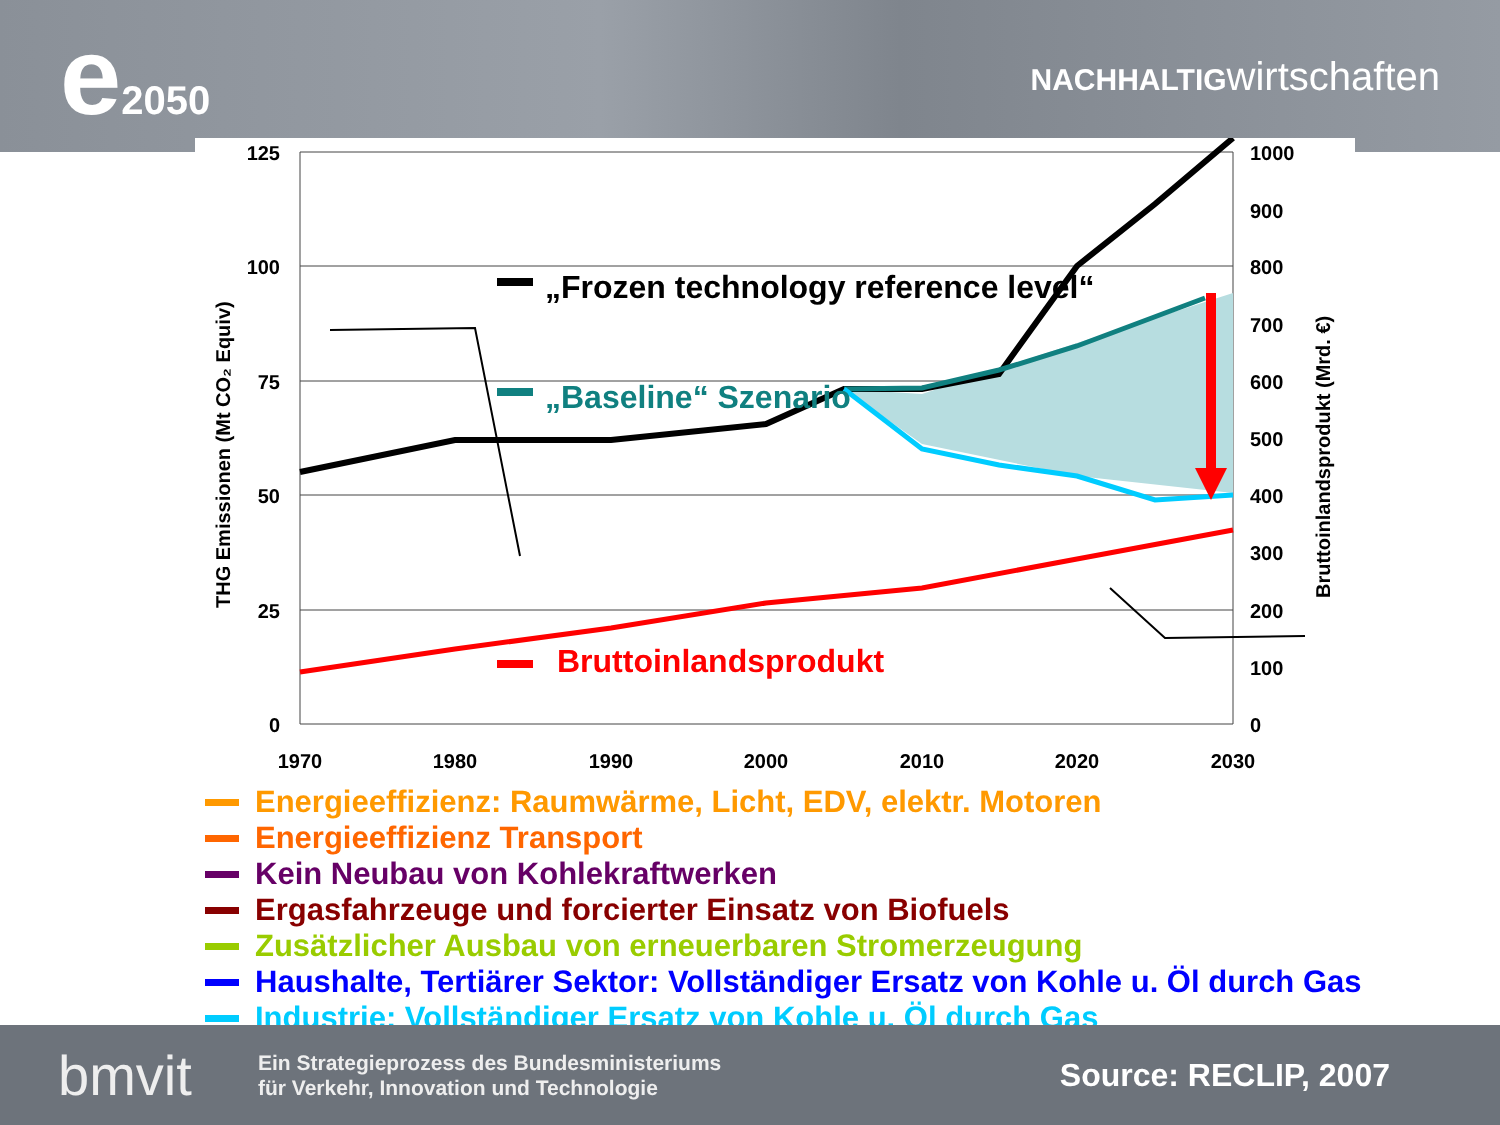e2050
NACHHALTIGwirtschaften
125
100
75
50
25
0
1000
900
800
700
600
500
400
300
200
100
0
1970
1980
1990
2000
2010
2020
2030
THG Emissionen (Mt CO₂ Equiv)
Bruttoinlandsprodukt (Mrd. €)
„Frozen technology reference level“
„Baseline“ Szenario
Bruttoinlandsprodukt
Energieeffizienz: Raumwärme, Licht, EDV, elektr. Motoren
Energieeffizienz Transport
Kein Neubau von Kohlekraftwerken
Ergasfahrzeuge und forcierter Einsatz von Biofuels
Zusätzlicher Ausbau von erneuerbaren Stromerzeugung
Haushalte, Tertiärer Sektor: Vollständiger Ersatz von Kohle u. Öl durch Gas
Industrie: Vollständiger Ersatz von Kohle u. Öl durch Gas
bmvit
Ein Strategieprozess des Bundesministeriums
für Verkehr, Innovation und Technologie
Source: RECLIP, 2007